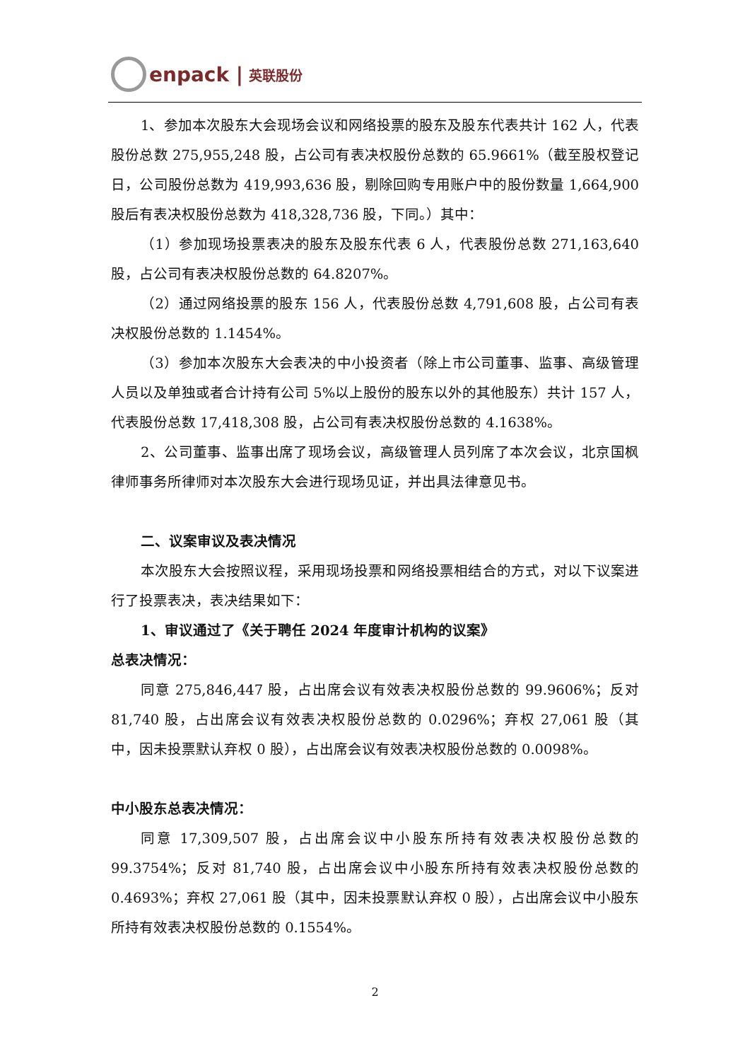enpack | 英联股份
1、参加本次股东大会现场会议和网络投票的股东及股东代表共计 162 人，代表股份总数 275,955,248 股，占公司有表决权股份总数的 65.9661%（截至股权登记日，公司股份总数为 419,993,636 股，剔除回购专用账户中的股份数量 1,664,900 股后有表决权股份总数为 418,328,736 股，下同。）其中：
（1）参加现场投票表决的股东及股东代表 6 人，代表股份总数 271,163,640 股，占公司有表决权股份总数的 64.8207%。
（2）通过网络投票的股东 156 人，代表股份总数 4,791,608 股，占公司有表决权股份总数的 1.1454%。
（3）参加本次股东大会表决的中小投资者（除上市公司董事、监事、高级管理人员以及单独或者合计持有公司 5%以上股份的股东以外的其他股东）共计 157 人，代表股份总数 17,418,308 股，占公司有表决权股份总数的 4.1638%。
2、公司董事、监事出席了现场会议，高级管理人员列席了本次会议，北京国枫律师事务所律师对本次股东大会进行现场见证，并出具法律意见书。
二、议案审议及表决情况
本次股东大会按照议程，采用现场投票和网络投票相结合的方式，对以下议案进行了投票表决，表决结果如下：
1、审议通过了《关于聘任 2024 年度审计机构的议案》
总表决情况：
同意 275,846,447 股，占出席会议有效表决权股份总数的 99.9606%；反对 81,740 股，占出席会议有效表决权股份总数的 0.0296%；弃权 27,061 股（其中，因未投票默认弃权 0 股），占出席会议有效表决权股份总数的 0.0098%。
中小股东总表决情况：
同意 17,309,507 股，占出席会议中小股东所持有效表决权股份总数的 99.3754%；反对 81,740 股，占出席会议中小股东所持有效表决权股份总数的 0.4693%；弃权 27,061 股（其中，因未投票默认弃权 0 股），占出席会议中小股东所持有效表决权股份总数的 0.1554%。
2